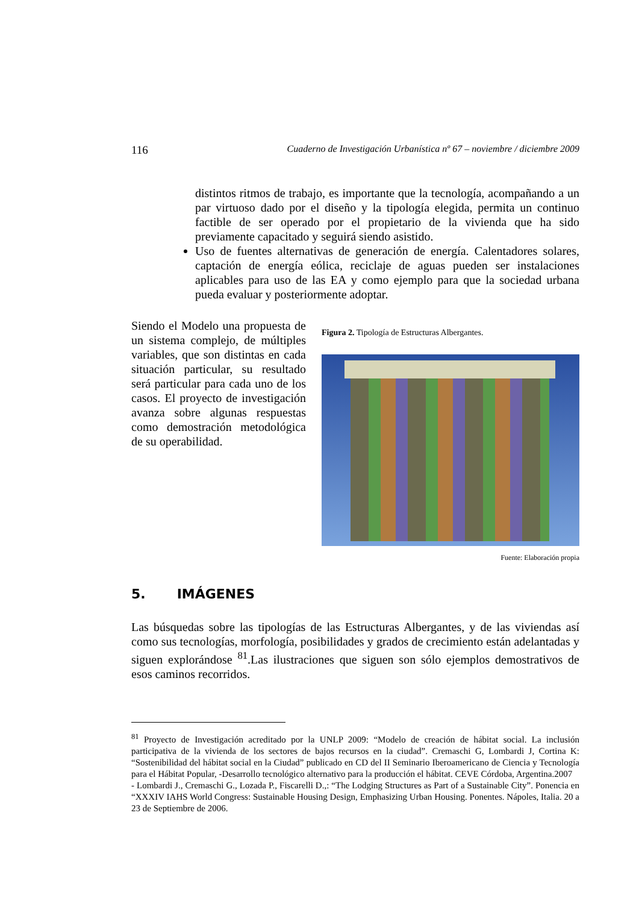116 Cuaderno de Investigación Urbanística nº 67 – noviembre / diciembre 2009
distintos ritmos de trabajo, es importante que la tecnología, acompañando a un par virtuoso dado por el diseño y la tipología elegida, permita un continuo factible de ser operado por el propietario de la vivienda que ha sido previamente capacitado y seguirá siendo asistido.
Uso de fuentes alternativas de generación de energía. Calentadores solares, captación de energía eólica, reciclaje de aguas pueden ser instalaciones aplicables para uso de las EA y como ejemplo para que la sociedad urbana pueda evaluar y posteriormente adoptar.
Siendo el Modelo una propuesta de un sistema complejo, de múltiples variables, que son distintas en cada situación particular, su resultado será particular para cada uno de los casos. El proyecto de investigación avanza sobre algunas respuestas como demostración metodológica de su operabilidad.
Figura 2. Tipología de Estructuras Albergantes.
Fuente: Elaboración propia
5. IMÁGENES
Las búsquedas sobre las tipologías de las Estructuras Albergantes, y de las viviendas así como sus tecnologías, morfología, posibilidades y grados de crecimiento están adelantadas y siguen explorándose <sup>81</sup>.Las ilustraciones que siguen son sólo ejemplos demostrativos de esos caminos recorridos.
<sup>81</sup> Proyecto de Investigación acreditado por la UNLP 2009: “Modelo de creación de hábitat social. La inclusión participativa de la vivienda de los sectores de bajos recursos en la ciudad”. Cremaschi G, Lombardi J, Cortina K: “Sostenibilidad del hábitat social en la Ciudad” publicado en CD del II Seminario Iberoamericano de Ciencia y Tecnología para el Hábitat Popular, -Desarrollo tecnológico alternativo para la producción el hábitat. CEVE Córdoba, Argentina.2007
- Lombardi J., Cremaschi G., Lozada P., Fiscarelli D.,: “The Lodging Structures as Part of a Sustainable City”. Ponencia en “XXXIV IAHS World Congress: Sustainable Housing Design, Emphasizing Urban Housing. Ponentes. Nápoles, Italia. 20 a 23 de Septiembre de 2006.